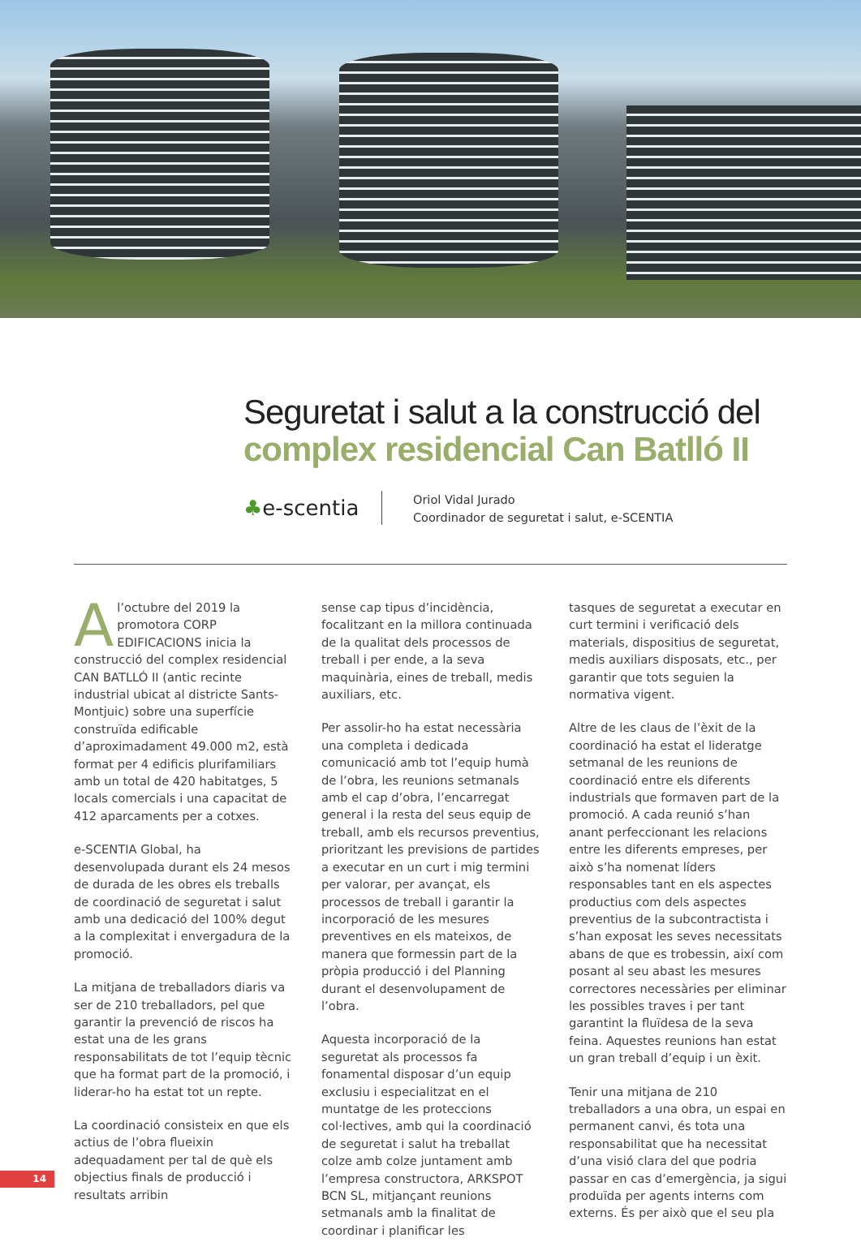Seguretat i salut a la construcció del
complex residencial Can Batlló II
♣e-scentia
Oriol Vidal Jurado
Coordinador de seguretat i salut, e-SCENTIA
A l’octubre del 2019 la promotora CORP EDIFICACIONS inicia la construcció del complex residencial CAN BATLLÓ II (antic recinte industrial ubicat al districte Sants-Montjuic) sobre una superfície construïda edificable d’aproximadament 49.000 m2, està format per 4 edificis plurifamiliars amb un total de 420 habitatges, 5 locals comercials i una capacitat de 412 aparcaments per a cotxes.
e-SCENTIA Global, ha desenvolupada durant els 24 mesos de durada de les obres els treballs de coordinació de seguretat i salut amb una dedicació del 100% degut a la complexitat i envergadura de la promoció.
La mitjana de treballadors diaris va ser de 210 treballadors, pel que garantir la prevenció de riscos ha estat una de les grans responsabilitats de tot l’equip tècnic que ha format part de la promoció, i liderar-ho ha estat tot un repte.
La coordinació consisteix en que els actius de l’obra flueixin adequadament per tal de què els objectius finals de producció i resultats arribin
sense cap tipus d’incidència, focalitzant en la millora continuada de la qualitat dels processos de treball i per ende, a la seva maquinària, eines de treball, medis auxiliars, etc.
Per assolir-ho ha estat necessària una completa i dedicada comunicació amb tot l’equip humà de l’obra, les reunions setmanals amb el cap d’obra, l’encarregat general i la resta del seus equip de treball, amb els recursos preventius, prioritzant les previsions de partides a executar en un curt i mig termini per valorar, per avançat, els processos de treball i garantir la incorporació de les mesures preventives en els mateixos, de manera que formessin part de la pròpia producció i del Planning durant el desenvolupament de l’obra.
Aquesta incorporació de la seguretat als processos fa fonamental disposar d’un equip exclusiu i especialitzat en el muntatge de les proteccions col·lectives, amb qui la coordinació de seguretat i salut ha treballat colze amb colze juntament amb l’empresa constructora, ARKSPOT BCN SL, mitjançant reunions setmanals amb la finalitat de coordinar i planificar les
tasques de seguretat a executar en curt termini i verificació dels materials, dispositius de seguretat, medis auxiliars disposats, etc., per garantir que tots seguien la normativa vigent.
Altre de les claus de l’èxit de la coordinació ha estat el lideratge setmanal de les reunions de coordinació entre els diferents industrials que formaven part de la promoció. A cada reunió s’han anant perfeccionant les relacions entre les diferents empreses, per això s’ha nomenat líders responsables tant en els aspectes productius com dels aspectes preventius de la subcontractista i s’han exposat les seves necessitats abans de que es trobessin, així com posant al seu abast les mesures correctores necessàries per eliminar les possibles traves i per tant garantint la fluïdesa de la seva feina. Aquestes reunions han estat un gran treball d’equip i un èxit.
Tenir una mitjana de 210 treballadors a una obra, un espai en permanent canvi, és tota una responsabilitat que ha necessitat d’una visió clara del que podria passar en cas d’emergència, ja sigui produïda per agents interns com externs. És per això que el seu pla
14